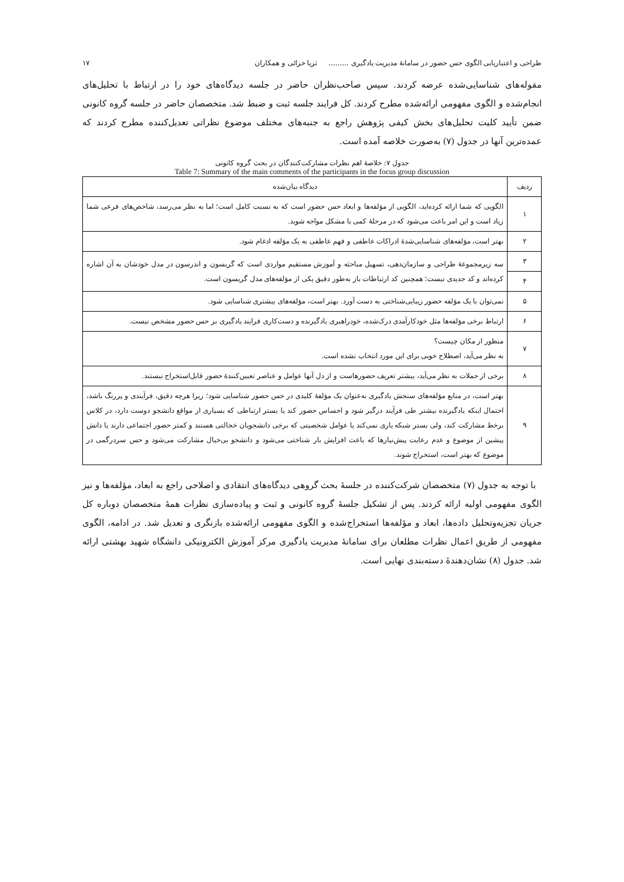طراحی و اعتباریابی الگوی حس حضور در سامانهٔ مدیریت یادگیری ......... ثریا خزائی و همکاران ۱۷
مقوله‌های شناسایی‌شده عرضه کردند. سپس صاحب‌نظران حاضر در جلسه دیدگاه‌های خود را در ارتباط با تحلیل‌های انجام‌شده و الگوی مفهومی ارائه‌شده مطرح کردند. کل فرایند جلسه ثبت و ضبط شد. متخصصان حاضر در جلسه گروه کانونی ضمن تأیید کلیت تحلیل‌های بخش کیفی پژوهش راجع به جنبه‌های مختلف موضوع نظراتی تعدیل‌کننده مطرح کردند که عمده‌ترین آنها در جدول (۷) به‌صورت خلاصه آمده است.
جدول ۷: خلاصهٔ اهم نظرات مشارکت‌کنندگان در بحث گروه کانونی
Table 7: Summary of the main comments of the participants in the focus group discussion
| ردیف | دیدگاه بیان‌شده |
| --- | --- |
| ۱ | الگویی که شما ارائه کرده‌اید، الگویی از مؤلفه‌ها و ابعاد حس حضور است که به نسبت کامل است؛ اما به نظر می‌رسد، شاخص‌های فرعی شما زیاد است و این امر باعث می‌شود که در مرحلهٔ کمی با مشکل مواجه شوید. |
| ۲ | بهتر است، مؤلفه‌های شناسایی‌شدهٔ ادراکات عاطفی و فهم عاطفی به یک مؤلفه ادغام شود. |
| ۳ | سه زیرمجموعهٔ طراحی و سازمان‌دهی، تسهیل مباحثه و آموزش مستقیم مواردی است که گریسون و اندرسون در مدل خودشان به آن اشاره کرده‌اند و کد جدیدی نیست؛ همچنین کد ارتباطات باز به‌طور دقیق یکی از مؤلفه‌های مدل گریسون است. |
| ۴ | |
| ۵ | نمی‌توان با یک مؤلفه حضور زیبایی‌شناختی به دست آورد. بهتر است، مؤلفه‌های بیشتری شناسایی شود. |
| ۶ | ارتباط برخی مؤلفه‌ها مثل خودکارآمدی درک‌شده، خودراهبری یادگیرنده و دست‌کاری فرایند یادگیری بر حس حضور مشخص نیست. |
| ۷ | منظور از مکان چیست؟ به نظر می‌آید، اصطلاح خوبی برای این مورد انتخاب نشده است. |
| ۸ | برخی از جملات به نظر می‌آید، بیشتر تعریف حضورهاست و از دل آنها عوامل و عناصر تعیین‌کنندهٔ حضور قابل‌استخراج نیستند. |
| ۹ | بهتر است، در منابع مؤلفه‌های سنجش یادگیری به‌عنوان یک مؤلفهٔ کلیدی در حس حضور شناسایی شود؛ زیرا هرچه دقیق، فرآیندی و پررنگ باشد، احتمال اینکه یادگیرنده بیشتر طی فرآیند درگیر شود و احساس حضور کند یا بستر ارتباطی که بسیاری از مواقع دانشجو دوست دارد، در کلاس برخط مشارکت کند، ولی بستر شبکه یاری نمی‌کند یا عوامل شخصیتی که برخی دانشجویان خجالتی هستند و کمتر حضور اجتماعی دارند یا دانش پیشین از موضوع و عدم رعایت پیش‌نیازها که باعث افزایش بار شناختی می‌شود و دانشجو بی‌خیال مشارکت می‌شود و حس سردرگمی در موضوع که بهتر است، استخراج شوند. |
با توجه به جدول (۷) متخصصان شرکت‌کننده در جلسهٔ بحث گروهی دیدگاه‌های انتقادی و اصلاحی راجع به ابعاد، مؤلفه‌ها و نیز الگوی مفهومی اولیه ارائه کردند. پس از تشکیل جلسهٔ گروه کانونی و ثبت و پیاده‌سازی نظرات همهٔ متخصصان دوباره کل جریان تجزیه‌وتحلیل داده‌ها، ابعاد و مؤلفه‌ها استخراج‌شده و الگوی مفهومی ارائه‌شده بازنگری و تعدیل شد. در ادامه، الگوی مفهومی از طریق اعمال نظرات مطلعان برای سامانهٔ مدیریت یادگیری مرکز آموزش الکترونیکی دانشگاه شهید بهشتی ارائه شد. جدول (۸) نشان‌دهندهٔ دسته‌بندی نهایی است.